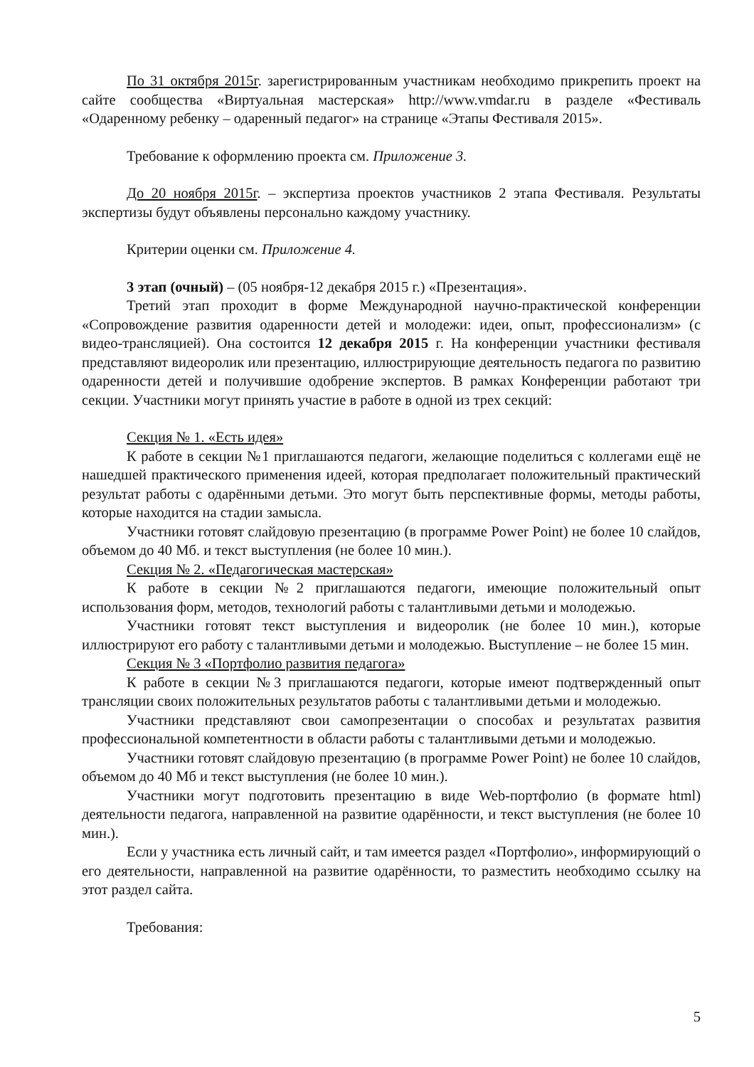По 31 октября 2015г. зарегистрированным участникам необходимо прикрепить проект на сайте сообщества «Виртуальная мастерская» http://www.vmdar.ru в разделе «Фестиваль «Одаренному ребенку – одаренный педагог» на странице «Этапы Фестиваля 2015».
Требование к оформлению проекта см. Приложение 3.
До 20 ноября 2015г. – экспертиза проектов участников 2 этапа Фестиваля. Результаты экспертизы будут объявлены персонально каждому участнику.
Критерии оценки см. Приложение 4.
3 этап (очный) – (05 ноября-12 декабря 2015 г.) «Презентация».
Третий этап проходит в форме Международной научно-практической конференции «Сопровождение развития одаренности детей и молодежи: идеи, опыт, профессионализм» (с видео-трансляцией). Она состоится 12 декабря 2015 г. На конференции участники фестиваля представляют видеоролик или презентацию, иллюстрирующие деятельность педагога по развитию одаренности детей и получившие одобрение экспертов. В рамках Конференции работают три секции. Участники могут принять участие в работе в одной из трех секций:
Секция № 1. «Есть идея»
К работе в секции №1 приглашаются педагоги, желающие поделиться с коллегами ещё не нашедшей практического применения идеей, которая предполагает положительный практический результат работы с одарёнными детьми. Это могут быть перспективные формы, методы работы, которые находится на стадии замысла.
Участники готовят слайдовую презентацию (в программе Power Point) не более 10 слайдов, объемом до 40 Мб. и текст выступления (не более 10 мин.).
Секция № 2. «Педагогическая мастерская»
К работе в секции №2 приглашаются педагоги, имеющие положительный опыт использования форм, методов, технологий работы с талантливыми детьми и молодежью.
Участники готовят текст выступления и видеоролик (не более 10 мин.), которые иллюстрируют его работу с талантливыми детьми и молодежью. Выступление – не более 15 мин.
Секция № 3 «Портфолио развития педагога»
К работе в секции №3 приглашаются педагоги, которые имеют подтвержденный опыт трансляции своих положительных результатов работы с талантливыми детьми и молодежью.
Участники представляют свои самопрезентации о способах и результатах развития профессиональной компетентности в области работы с талантливыми детьми и молодежью.
Участники готовят слайдовую презентацию (в программе Power Point) не более 10 слайдов, объемом до 40 Мб и текст выступления (не более 10 мин.).
Участники могут подготовить презентацию в виде Web-портфолио (в формате html) деятельности педагога, направленной на развитие одарённости, и текст выступления (не более 10 мин.).
Если у участника есть личный сайт, и там имеется раздел «Портфолио», информирующий о его деятельности, направленной на развитие одарённости, то разместить необходимо ссылку на этот раздел сайта.
Требования:
5